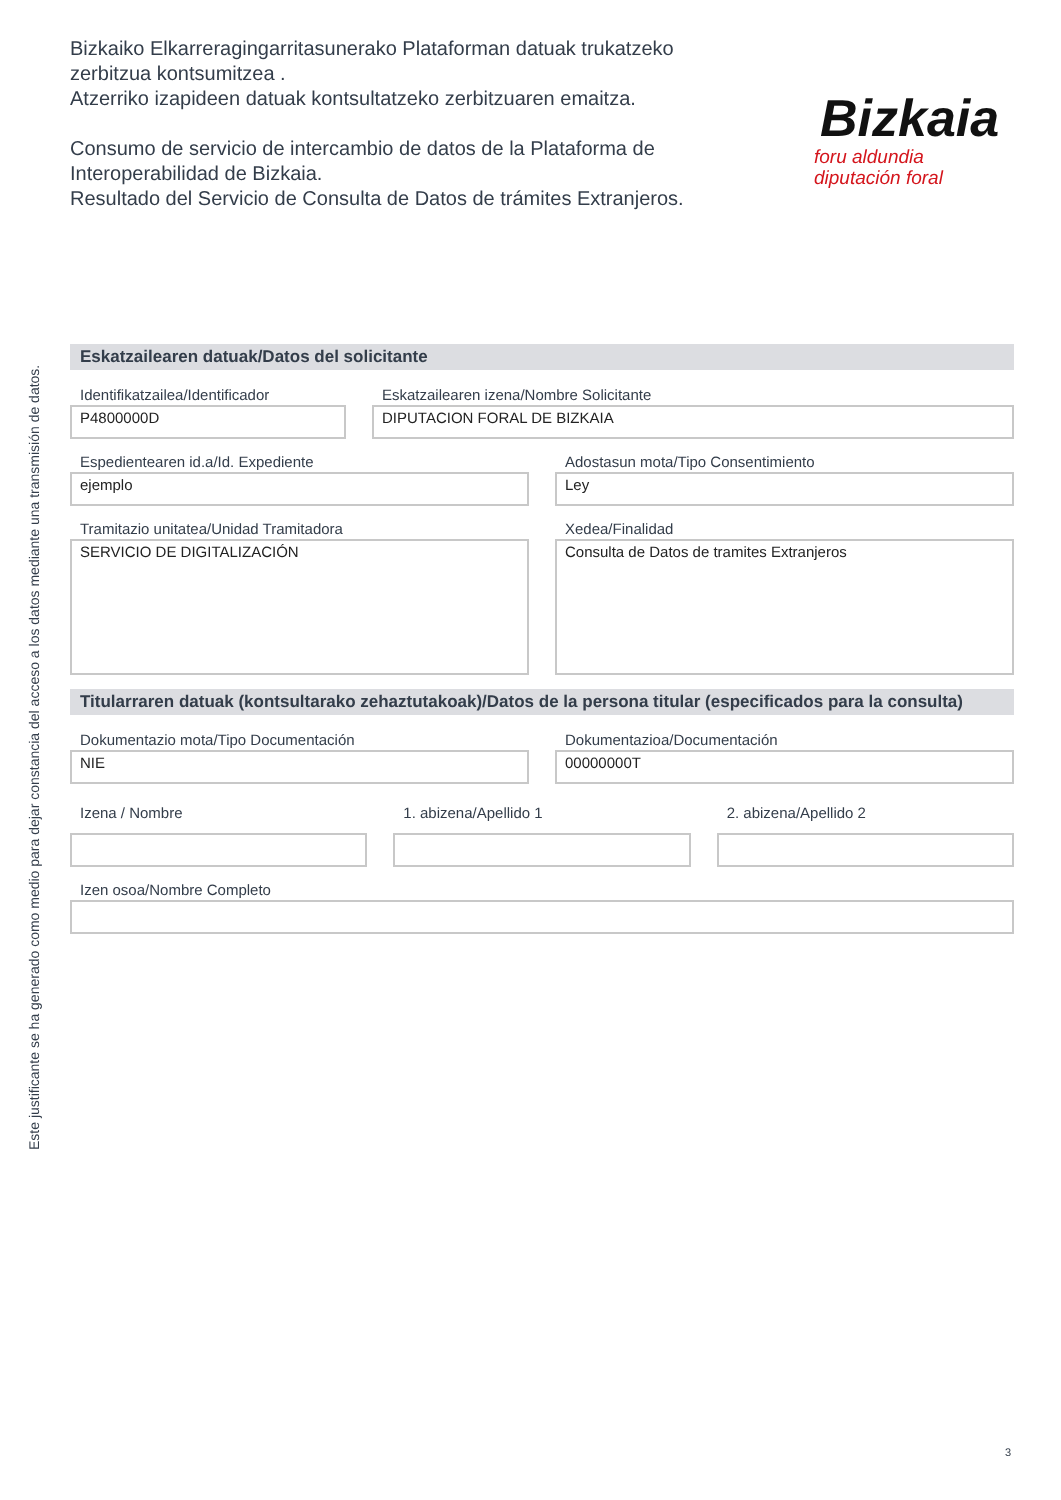Bizkaiko Elkarreragingarritasunerako Plataforman datuak trukatzeko zerbitzua kontsumitzea .
Atzerriko izapideen datuak kontsultatzeko zerbitzuaren emaitza.
Consumo de servicio de intercambio de datos de la Plataforma de Interoperabilidad de Bizkaia.
Resultado del Servicio de Consulta de Datos de trámites Extranjeros.
Bizkaia
foru aldundia
diputación foral
Este justificante se ha generado como medio para dejar constancia del acceso a los datos mediante una transmisión de datos.
Eskatzailearen datuak/Datos del solicitante
Identifikatzailea/Identificador
P4800000D
Eskatzailearen izena/Nombre Solicitante
DIPUTACION FORAL DE BIZKAIA
Espedientearen id.a/Id. Expediente
ejemplo
Adostasun mota/Tipo Consentimiento
Ley
Tramitazio unitatea/Unidad Tramitadora
SERVICIO DE DIGITALIZACIÓN
Xedea/Finalidad
Consulta de Datos de tramites Extranjeros
Titularraren datuak (kontsultarako zehaztutakoak)/Datos de la persona titular (especificados para la consulta)
Dokumentazio mota/Tipo Documentación
NIE
Dokumentazioa/Documentación
00000000T
Izena / Nombre 1. abizena/Apellido 1 2. abizena/Apellido 2
Izen osoa/Nombre Completo
3